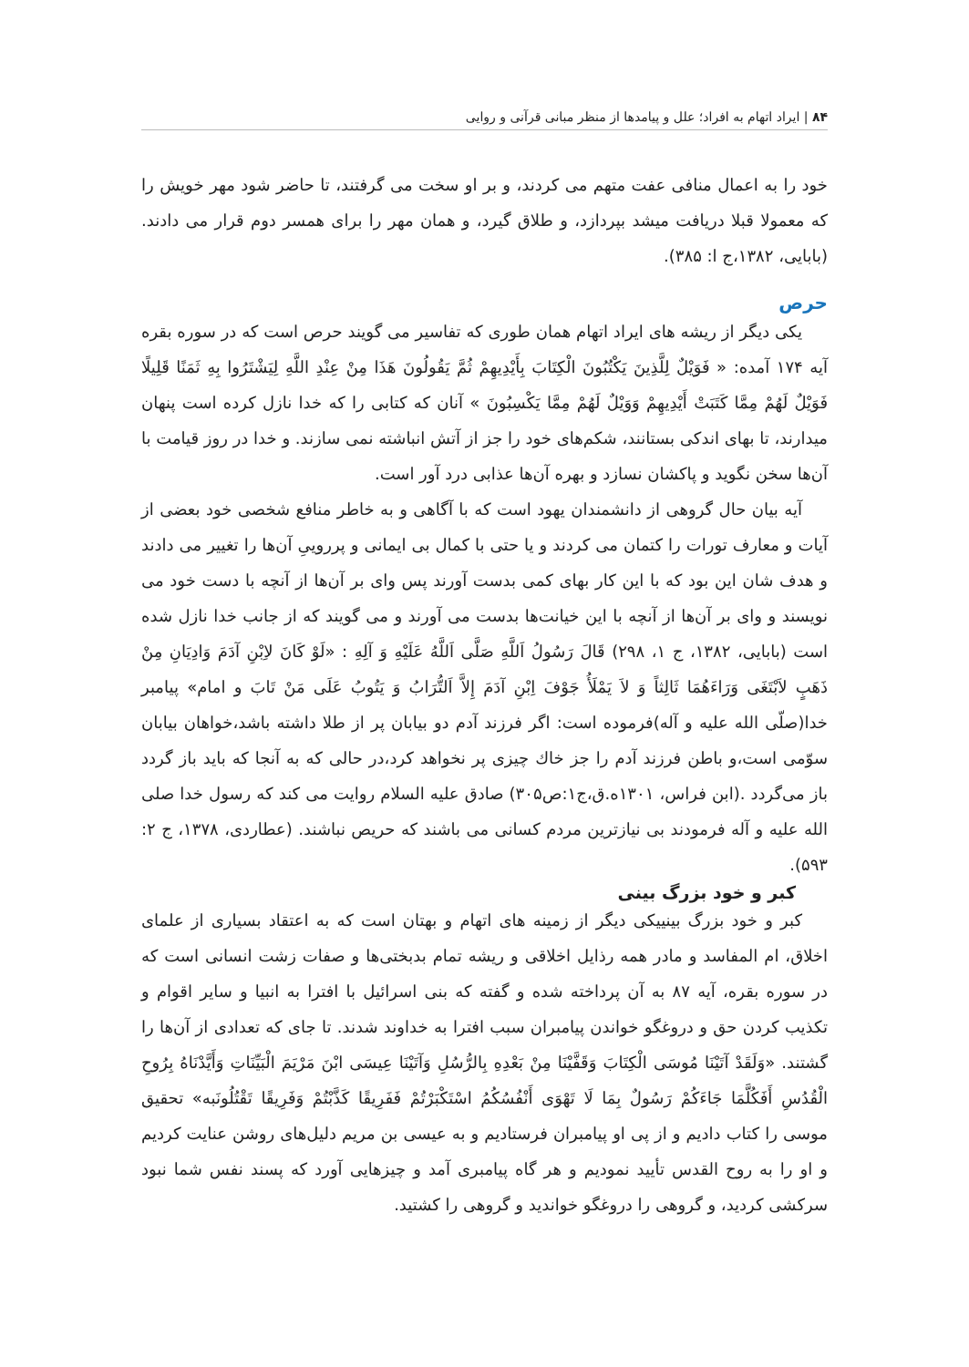۸۴ | ایراد اتهام به افراد؛ علل و پیامدها از منظر مبانی قرآنی و روایی
خود را به اعمال منافی عفت متهم می کردند، و بر او سخت می گرفتند، تا حاضر شود مهر خویش را که معمولا قبلا دریافت میشد بپردازد، و طلاق گیرد، و همان مهر را برای همسر دوم قرار می دادند. (بابایی، ۱۳۸۲،ج ا: ۳۸۵).
حرص
یکی دیگر از ریشه های ایراد اتهام همان طوری که تفاسیر می گویند حرص است که در سوره بقره آیه ۱۷۴ آمده: « فَوَيْلٌ لِلَّذِينَ يَكْتُبُونَ الْكِتَابَ بِأَيْدِيهِمْ ثُمَّ يَقُولُونَ هَذَا مِنْ عِنْدِ اللَّهِ لِيَشْتَرُوا بِهِ ثَمَنًا قَلِيلًا فَوَيْلٌ لَهُمْ مِمَّا كَتَبَتْ أَيْدِيهِمْ وَوَيْلٌ لَهُمْ مِمَّا يَكْسِبُونَ » آنان که کتابی را که خدا نازل کرده است پنهان میدارند، تا بهای اندکی بستانند، شکم‌های خود را جز از آتش انباشته نمی سازند. و خدا در روز قیامت با آن‌ها سخن نگوید و پاکشان نسازد و بهره آن‌ها عذابی درد آور است.
آیه بیان حال گروهی از دانشمندان یهود است که با آگاهی و به خاطر منافع شخصی خود بعضی از آیات و معارف تورات را کتمان می کردند و یا حتی با کمال بی ایمانی و پرروییِ آن‌ها را تغییر می دادند و هدف شان این بود که با این کار بهای کمی بدست آورند پس وای بر آن‌ها از آنچه با دست خود می نویسند و وای بر آن‌ها از آنچه با این خیانت‌ها بدست می آورند و می گویند که از جانب خدا نازل شده است (بابایی، ۱۳۸۲، ج ۱، ۲۹۸) قَالَ رَسُولُ اَللَّهِ صَلَّى اَللَّهُ عَلَيْهِ وَ آلِهِ : «لَوْ كَانَ لاِبْنِ آدَمَ وَادِيَانِ مِنْ ذَهَبٍ لاَبْتَغَى وَرَاءَهُمَا ثَالِثاً وَ لاَ يَمْلَأُ جَوْفَ اِبْنِ آدَمَ إِلاَّ اَلتُّرَابُ وَ يَتُوبُ عَلَى مَنْ تَابَ و امام» پیامبر خدا(صلّی الله علیه و آله)فرموده است: اگر فرزند آدم دو بیابان پر از طلا داشته باشد،خواهان بیابان سوّمی است،و باطن فرزند آدم را جز خاك چیزی پر نخواهد کرد،در حالی که به آنجا که باید باز گردد باز می‌گردد .(ابن فراس، ۱۳۰۱ه.ق،ج۱:ص۳۰۵) صادق علیه السلام روایت می کند که رسول خدا صلی الله علیه و آله فرمودند بی نیازترین مردم کسانی می باشند که حریص نباشند. (عطاردی، ۱۳۷۸، ج ۲: ۵۹۳).
کبر و خود بزرگ بینی
کبر و خود بزرگ بینییکی دیگر از زمینه های اتهام و بهتان است که به اعتقاد بسیاری از علمای اخلاق، ام المفاسد و مادر همه رذایل اخلاقی و ریشه تمام بدبختی‌ها و صفات زشت انسانی است که در سوره بقره، آیه ۸۷ به آن پرداخته شده و گفته که بنی اسرائیل با افترا به انبیا و سایر اقوام و تکذیب کردن حق و دروغگو خواندن پیامبران سبب افترا به خداوند شدند. تا جای که تعدادی از آن‌ها را گشتند. «وَلَقَدْ آتَيْنَا مُوسَى الْكِتَابَ وَقَفَّيْنَا مِنْ بَعْدِهِ بِالرُّسُلِ وَآتَيْنَا عِيسَى ابْنَ مَرْيَمَ الْبَيِّنَاتِ وَأَيَّدْنَاهُ بِرُوحِ الْقُدُسِ أَفَكُلَّمَا جَاءَكُمْ رَسُولٌ بِمَا لَا تَهْوَى أَنْفُسُكُمُ اسْتَكْبَرْتُمْ فَفَرِيقًا كَذَّبْتُمْ وَفَرِيقًا تَقْتُلُونَبه» تحقیق موسی را کتاب دادیم و از پی او پیامبران فرستادیم و به عیسی بن مریم دلیل‌های روشن عنایت کردیم و او را به روح القدس تأیید نمودیم و هر گاه پیامبری آمد و چیزهایی آورد که پسند نفس شما نبود سرکشی کردید، و گروهی را دروغگو خواندید و گروهی را کشتید.